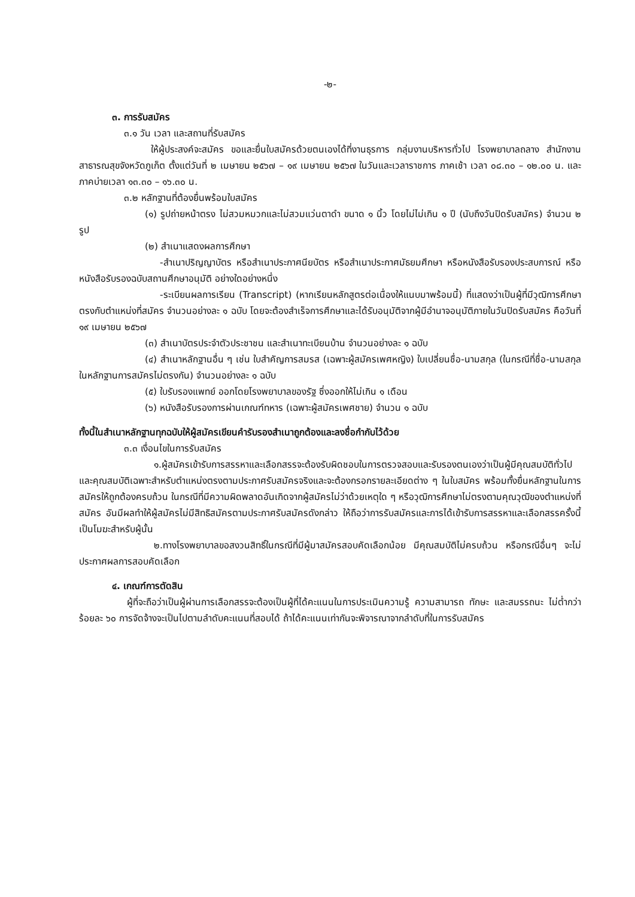-๒-
๓. การรับสมัคร
๓.๑ วัน เวลา และสถานที่รับสมัคร
ให้ผู้ประสงค์จะสมัคร ขอและยื่นใบสมัครด้วยตนเองได้ที่งานธุรการ กลุ่มงานบริหารทั่วไป โรงพยาบาลถลาง สำนักงานสาธารณสุขจังหวัดภูเก็ต ตั้งแต่วันที่ ๒ เมษายน ๒๕๖๗ – ๑๙ เมษายน ๒๕๖๗ ในวันและเวลาราชการ ภาคเช้า เวลา ๐๘.๓๐ – ๑๒.๐๐ น. และภาคบ่ายเวลา ๑๓.๓๐ – ๑๖.๓๐ น.
๓.๒ หลักฐานที่ต้องยื่นพร้อมใบสมัคร
(๑) รูปถ่ายหน้าตรง ไม่สวมหมวกและไม่สวมแว่นตาดำ ขนาด ๑ นิ้ว โดยไม่ไม่เกิน ๑ ปี (นับถึงวันปิดรับสมัคร) จำนวน ๒ รูป
(๒) สำเนาแสดงผลการศึกษา
-สำเนาปริญญาบัตร หรือสำเนาประกาศนียบัตร หรือสำเนาประกาศมัธยมศึกษา หรือหนังสือรับรองประสบการณ์ หรือหนังสือรับรองฉบับสถานศึกษาอนุมัติ อย่างใดอย่างหนึ่ง
-ระเบียนผลการเรียน (Transcript) (หากเรียนหลักสูตรต่อเนื่องให้แนบมาพร้อมนี้) ที่แสดงว่าเป็นผู้ที่มีวุฒิการศึกษาตรงกับตำแหน่งที่สมัคร จำนวนอย่างละ ๑ ฉบับ โดยจะต้องสำเร็จการศึกษาและได้รับอนุมัติจากผู้มีอำนาจอนุมัติภายในวันปิดรับสมัคร คือวันที่ ๑๙ เมษายน ๒๕๖๗
(๓) สำเนาบัตรประจำตัวประชาชน และสำเนาทะเบียนบ้าน จำนวนอย่างละ ๑ ฉบับ
(๔) สำเนาหลักฐานอื่น ๆ เช่น ใบสำคัญการสมรส (เฉพาะผู้สมัครเพศหญิง) ใบเปลี่ยนชื่อ-นามสกุล (ในกรณีที่ชื่อ-นามสกุลในหลักฐานการสมัครไม่ตรงกัน) จำนวนอย่างละ ๑ ฉบับ
(๕) ใบรับรองแพทย์ ออกโดยโรงพยาบาลของรัฐ ซึ่งออกให้ไม่เกิน ๑ เดือน
(๖) หนังสือรับรองการผ่านเกณฑ์ทหาร (เฉพาะผู้สมัครเพศชาย) จำนวน ๑ ฉบับ
ทั้งนี้ในสำเนาหลักฐานทุกฉบับให้ผู้สมัครเขียนคำรับรองสำเนาถูกต้องและลงชื่อกำกับไว้ด้วย
๓.๓ เงื่อนไขในการรับสมัคร
๑.ผู้สมัครเข้ารับการสรรหาและเลือกสรรจะต้องรับผิดชอบในการตรวจสอบและรับรองตนเองว่าเป็นผู้มีคุณสมบัติทั่วไปและคุณสมบัติเฉพาะสำหรับตำแหน่งตรงตามประกาศรับสมัครจริงและจะต้องกรอกรายละเอียดต่าง ๆ ในใบสมัคร พร้อมทั้งยื่นหลักฐานในการสมัครให้ถูกต้องครบถ้วน ในกรณีที่มีความผิดพลาดอันเกิดจากผู้สมัครไม่ว่าด้วยเหตุใด ๆ หรือวุฒิการศึกษาไม่ตรงตามคุณวุฒิของตำแหน่งที่สมัคร อันมีผลทำให้ผู้สมัครไม่มีสิทธิสมัครตามประกาศรับสมัครดังกล่าว ให้ถือว่าการรับสมัครและการได้เข้ารับการสรรหาและเลือกสรรครั้งนี้เป็นโมฆะสำหรับผู้นั้น
๒.ทางโรงพยาบาลขอสงวนสิทธิ์ในกรณีที่มีผู้มาสมัครสอบคัดเลือกน้อย มีคุณสมบัติไม่ครบถ้วน หรือกรณีอื่นๆ จะไม่ประกาศผลการสอบคัดเลือก
๔. เกณฑ์การตัดสิน
ผู้ที่จะถือว่าเป็นผู้ผ่านการเลือกสรรจะต้องเป็นผู้ที่ได้คะแนนในการประเมินความรู้ ความสามารถ ทักษะ และสมรรถนะ ไม่ต่ำกว่าร้อยละ ๖๐ การจัดจ้างจะเป็นไปตามลำดับคะแนนที่สอบได้ ถ้าได้คะแนนเท่ากันจะพิจารณาจากลำดับที่ในการรับสมัคร